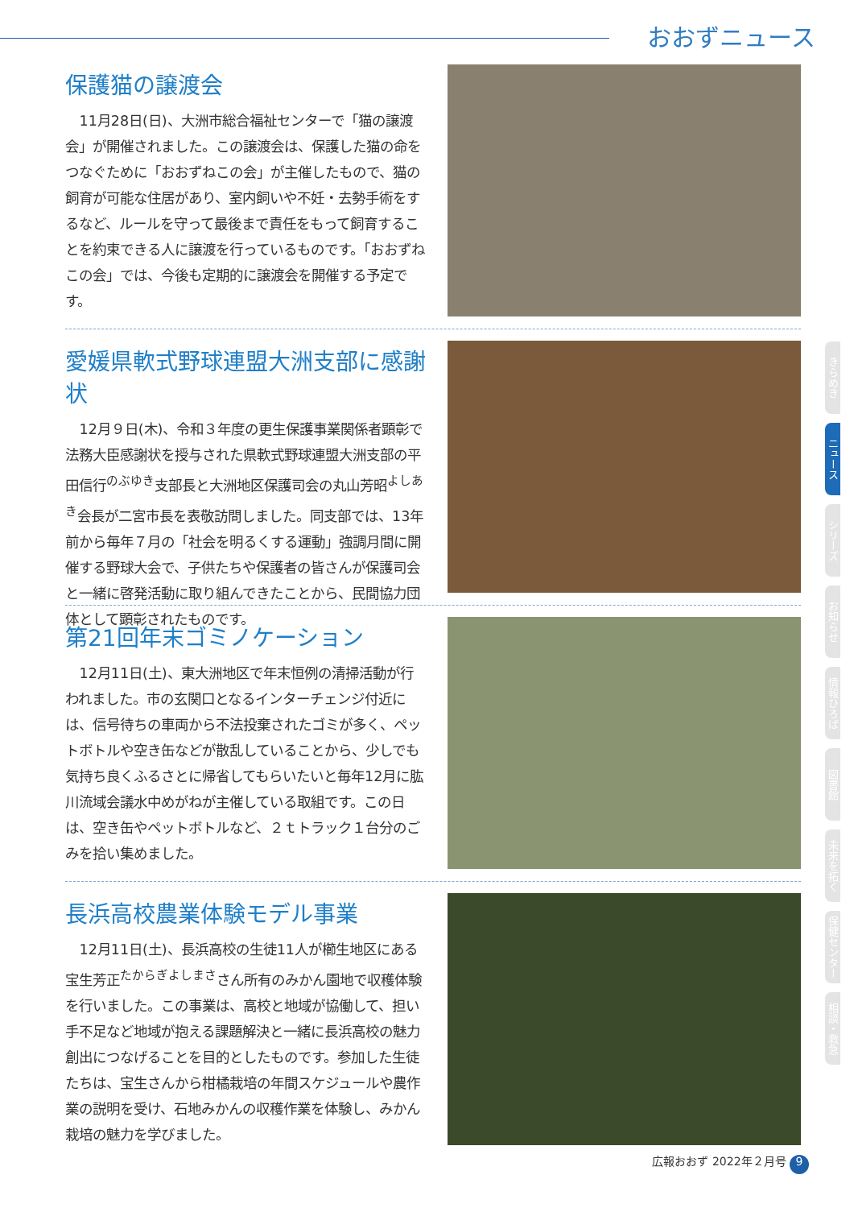おおずニュース
保護猫の譲渡会
11月28日(日)、大洲市総合福祉センターで「猫の譲渡会」が開催されました。この譲渡会は、保護した猫の命をつなぐために「おおずねこの会」が主催したもので、猫の飼育が可能な住居があり、室内飼いや不妊・去勢手術をするなど、ルールを守って最後まで責任をもって飼育することを約束できる人に譲渡を行っているものです。「おおずねこの会」では、今後も定期的に譲渡会を開催する予定です。
愛媛県軟式野球連盟大洲支部に感謝状
12月９日(木)、令和３年度の更生保護事業関係者顕彰で法務大臣感謝状を授与された県軟式野球連盟大洲支部の平田信行<sup>のぶゆき</sup>支部長と大洲地区保護司会の丸山芳昭<sup>よしあき</sup>会長が二宮市長を表敬訪問しました。同支部では、13年前から毎年７月の「社会を明るくする運動」強調月間に開催する野球大会で、子供たちや保護者の皆さんが保護司会と一緒に啓発活動に取り組んできたことから、民間協力団体として顕彰されたものです。
第21回年末ゴミノケーション
12月11日(土)、東大洲地区で年末恒例の清掃活動が行われました。市の玄関口となるインターチェンジ付近には、信号待ちの車両から不法投棄されたゴミが多く、ペットボトルや空き缶などが散乱していることから、少しでも気持ち良くふるさとに帰省してもらいたいと毎年12月に肱川流域会議水中めがねが主催している取組です。この日は、空き缶やペットボトルなど、２ｔトラック１台分のごみを拾い集めました。
長浜高校農業体験モデル事業
12月11日(土)、長浜高校の生徒11人が櫛生地区にある宝生芳正<sup>たからぎよしまさ</sup>さん所有のみかん園地で収穫体験を行いました。この事業は、高校と地域が協働して、担い手不足など地域が抱える課題解決と一緒に長浜高校の魅力創出につなげることを目的としたものです。参加した生徒たちは、宝生さんから柑橘栽培の年間スケジュールや農作業の説明を受け、石地みかんの収穫作業を体験し、みかん栽培の魅力を学びました。
きらめき
ニュース
シリーズ
お知らせ
情報ひろば
図書館
未来を拓く
保健センター
相談・救急
広報おおず 2022年２月号 9